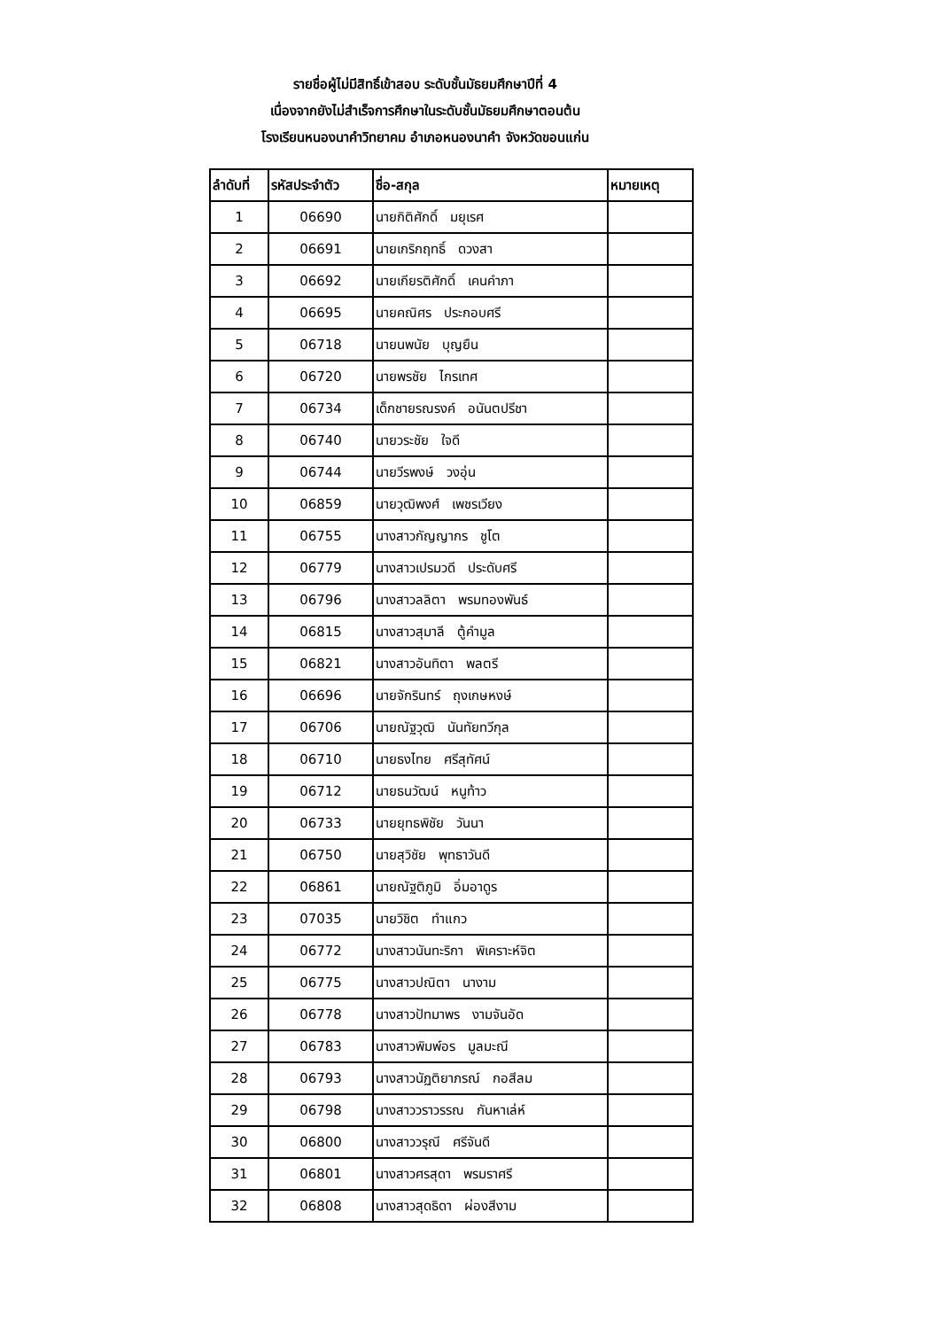รายชื่อผู้ไม่มีสิทธิ์เข้าสอบ ระดับชั้นมัธยมศึกษาปีที่ 4
เนื่องจากยังไม่สำเร็จการศึกษาในระดับชั้นมัธยมศึกษาตอนต้น
โรงเรียนหนองนาคำวิทยาคม อำเภอหนองนาคำ จังหวัดขอนแก่น
| ลำดับที่ | รหัสประจำตัว | ชื่อ-สกุล | หมายเหตุ |
| --- | --- | --- | --- |
| 1 | 06690 | นายกิติศักดิ์ มยุเรศ | |
| 2 | 06691 | นายเกริกฤทธิ์ ดวงสา | |
| 3 | 06692 | นายเกียรติศักดิ์ เคนคำภา | |
| 4 | 06695 | นายคณิศร ประกอบศรี | |
| 5 | 06718 | นายนพนัย บุญยืน | |
| 6 | 06720 | นายพรชัย ไกรเทศ | |
| 7 | 06734 | เด็กชายรณรงค์ อนันตปรีชา | |
| 8 | 06740 | นายวระชัย ใจดี | |
| 9 | 06744 | นายวีรพงษ์ วงอุ่น | |
| 10 | 06859 | นายวุฒิพงศ์ เพชรเวียง | |
| 11 | 06755 | นางสาวกัญญากร ชูโต | |
| 12 | 06779 | นางสาวเปรมวดี ประดับศรี | |
| 13 | 06796 | นางสาวลลิตา พรมทองพันธ์ | |
| 14 | 06815 | นางสาวสุมาลี ตู้คำมูล | |
| 15 | 06821 | นางสาวอันทิตา พลตรี | |
| 16 | 06696 | นายจักรินทร์ ถุงเกษหงษ์ | |
| 17 | 06706 | นายณัฐวุฒิ นันทัยทวีกุล | |
| 18 | 06710 | นายธงไทย ศรีสุทัศน์ | |
| 19 | 06712 | นายธนวัฒน์ หนูท้าว | |
| 20 | 06733 | นายยุทธพิชัย วันนา | |
| 21 | 06750 | นายสุวิชัย พุทธาวันดี | |
| 22 | 06861 | นายณัฐติภูมิ อิ่มอาดูร | |
| 23 | 07035 | นายวิชิต ทำแกว | |
| 24 | 06772 | นางสาวนันทะริกา พิเคราะห์จิต | |
| 25 | 06775 | นางสาวปณิตา นางาม | |
| 26 | 06778 | นางสาวปัทมาพร งามจันอัด | |
| 27 | 06783 | นางสาวพิมพ์อร มูลมะณี | |
| 28 | 06793 | นางสาวนัฏติยาภรณ์ กอสีลม | |
| 29 | 06798 | นางสาววราวรรณ กันหาเล่ห์ | |
| 30 | 06800 | นางสาววรุณี ศรีจันดี | |
| 31 | 06801 | นางสาวศรสุดา พรมราศรี | |
| 32 | 06808 | นางสาวสุดธิดา ผ่องสีงาม | |